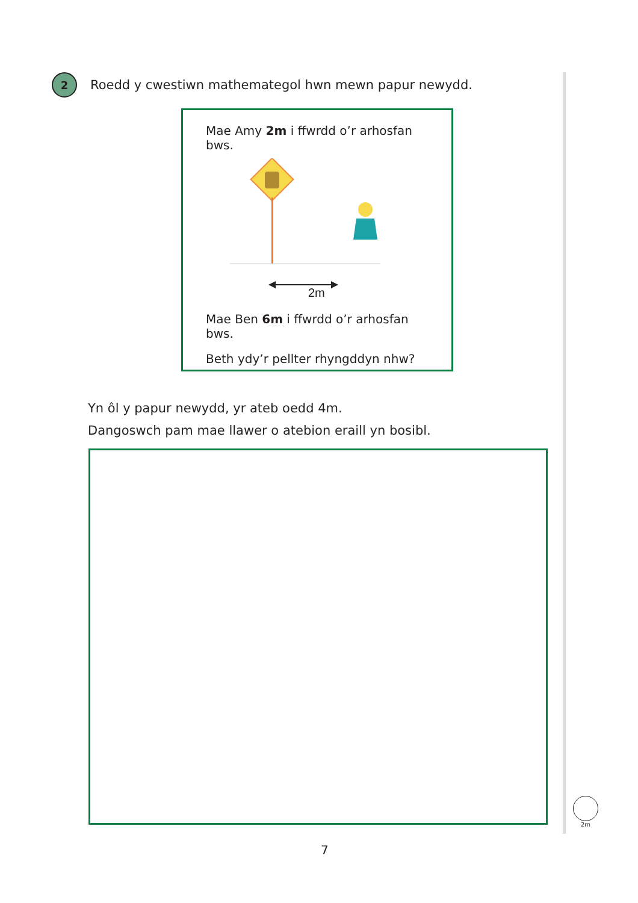2
Roedd y cwestiwn mathemategol hwn mewn papur newydd.
Mae Amy 2m i ffwrdd o’r arhosfan bws.
2m
Mae Ben 6m i ffwrdd o’r arhosfan bws.
Beth ydy’r pellter rhyngddyn nhw?
Yn ôl y papur newydd, yr ateb oedd 4m.
Dangoswch pam mae llawer o atebion eraill yn bosibl.
2m
7